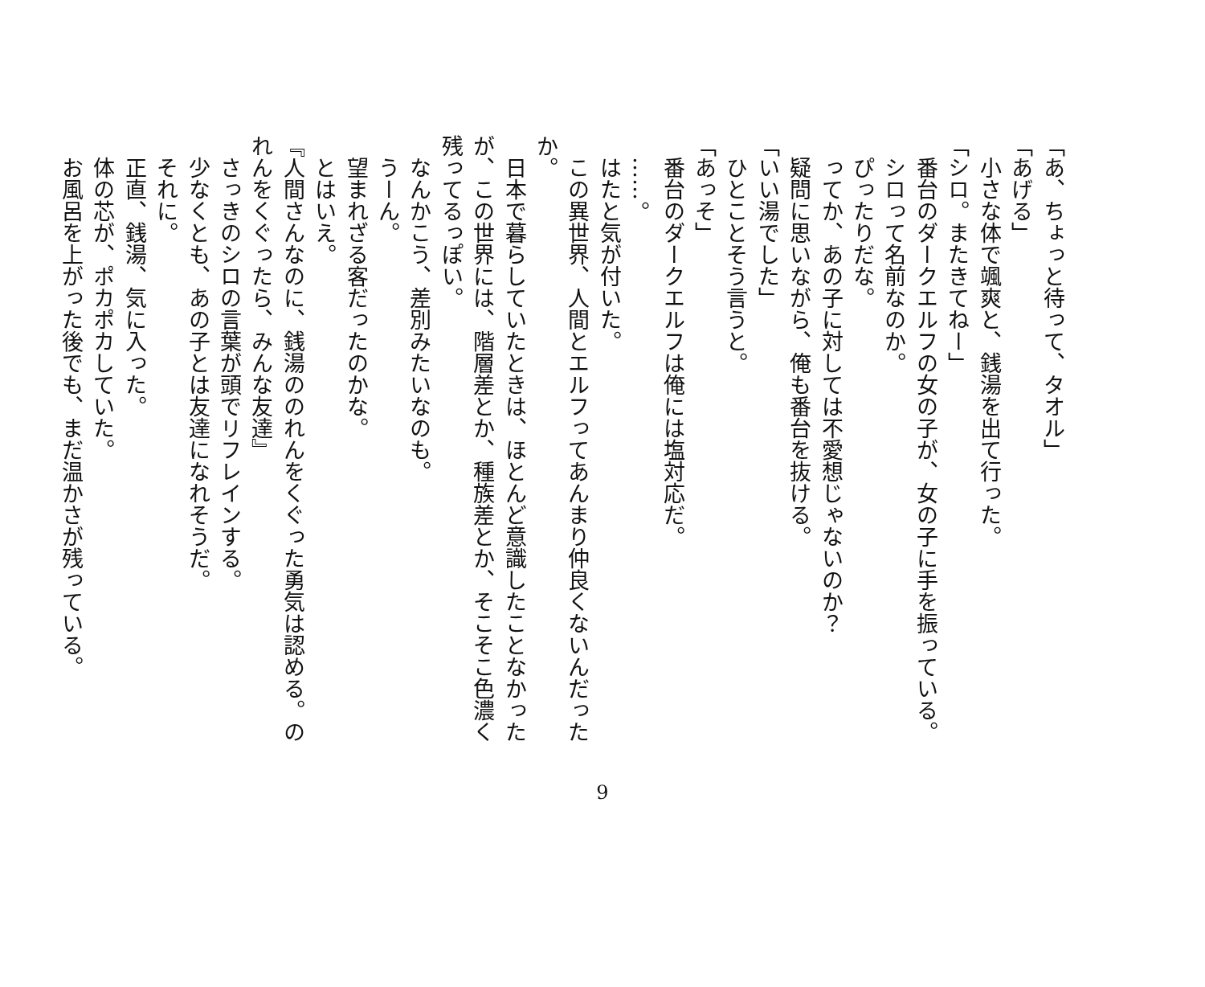「あ、ちょっと待って、タオル」
「あげる」
　小さな体で颯爽と、銭湯を出て行った。
「シロ。またきてねー」
　番台のダークエルフの女の子が、女の子に手を振っている。
　シロって名前なのか。
　ぴったりだな。
　ってか、あの子に対しては不愛想じゃないのか？
　疑問に思いながら、俺も番台を抜ける。
「いい湯でした」
　ひとことそう言うと。
「あっそ」
　番台のダークエルフは俺には塩対応だ。
　……。
　はたと気が付いた。
　この異世界、人間とエルフってあんまり仲良くないんだったか。
　日本で暮らしていたときは、ほとんど意識したことなかったが、この世界には、階層差とか、種族差とか、そこそこ色濃く残ってるっぽい。
　なんかこう、差別みたいなのも。
　うーん。
　望まれざる客だったのかな。
　とはいえ。
『人間さんなのに、銭湯ののれんをくぐった勇気は認める。のれんをくぐったら、みんな友達』
　さっきのシロの言葉が頭でリフレインする。
　少なくとも、あの子とは友達になれそうだ。
　それに。
　正直、銭湯、気に入った。
　体の芯が、ポカポカしていた。
　お風呂を上がった後でも、まだ温かさが残っている。
9